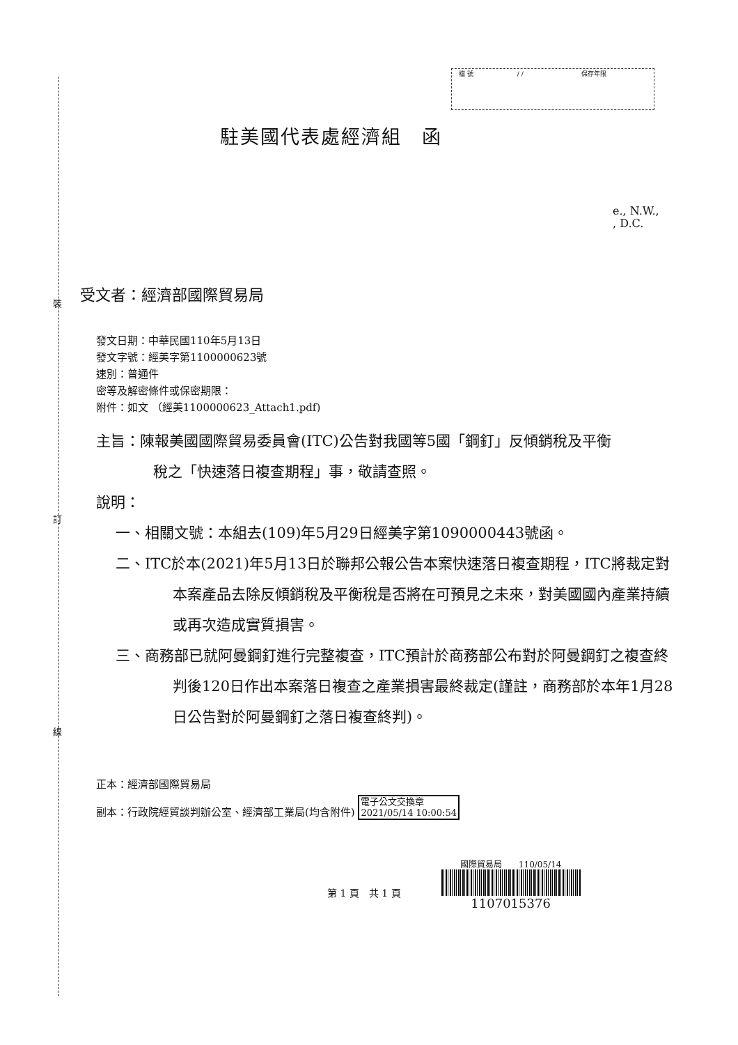裝
訂
線
檔 號 / / 保存年限
駐美國代表處經濟組　函
e., N.W.,
, D.C.
受文者：經濟部國際貿易局
發文日期：中華民國110年5月13日
發文字號：經美字第1100000623號
速別：普通件
密等及解密條件或保密期限：
附件：如文 （經美1100000623_Attach1.pdf)
主旨：陳報美國國際貿易委員會(ITC)公告對我國等5國「鋼釘」反傾銷稅及平衡稅之「快速落日複查期程」事，敬請查照。
說明：
一、相關文號：本組去(109)年5月29日經美字第1090000443號函。
二、ITC於本(2021)年5月13日於聯邦公報公告本案快速落日複查期程，ITC將裁定對本案產品去除反傾銷稅及平衡稅是否將在可預見之未來，對美國國內產業持續或再次造成實質損害。
三、商務部已就阿曼鋼釘進行完整複查，ITC預計於商務部公布對於阿曼鋼釘之複查終判後120日作出本案落日複查之產業損害最終裁定(謹註，商務部於本年1月28日公告對於阿曼鋼釘之落日複查終判)。
正本：經濟部國際貿易局
副本：行政院經貿談判辦公室、經濟部工業局(均含附件) 電子公文交換章
2021/05/14 10:00:54
第 1 頁　共 1 頁
國際貿易局　　110/05/14
1107015376